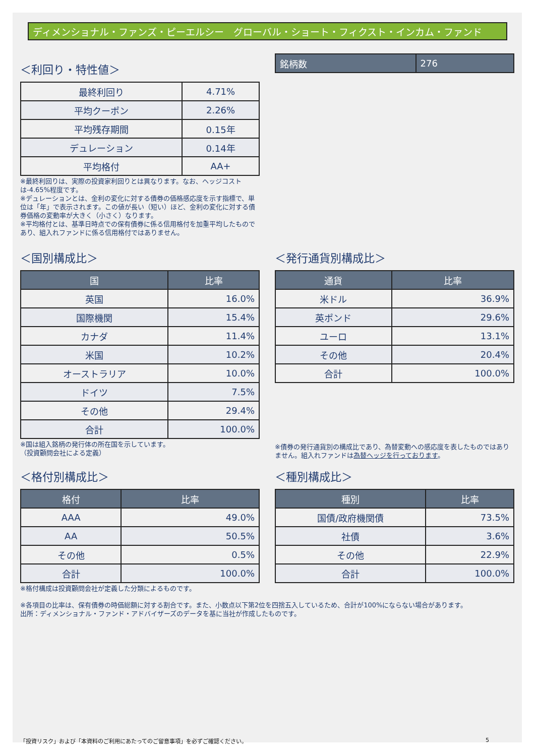ディメンショナル・ファンズ・ピーエルシー　グローバル・ショート・フィクスト・インカム・ファンド
＜利回り・特性値＞
| 最終利回り | 4.71% |
| 平均クーポン | 2.26% |
| 平均残存期間 | 0.15年 |
| デュレーション | 0.14年 |
| 平均格付 | AA+ |
※最終利回りは、実際の投資家利回りとは異なります。なお、ヘッジコストは-4.65%程度です。
※デュレーションとは、金利の変化に対する債券の価格感応度を示す指標で、単位は「年」で表示されます。この値が長い（短い）ほど、金利の変化に対する債券価格の変動率が大きく（小さく）なります。
※平均格付とは、基準日時点での保有債券に係る信用格付を加重平均したものであり、組入れファンドに係る信用格付ではありません。
| 銘柄数 | 276 |
| --- | --- |
＜国別構成比＞
| 国 | 比率 |
| --- | --- |
| 英国 | 16.0% |
| 国際機関 | 15.4% |
| カナダ | 11.4% |
| 米国 | 10.2% |
| オーストラリア | 10.0% |
| ドイツ | 7.5% |
| その他 | 29.4% |
| 合計 | 100.0% |
※国は組入銘柄の発行体の所在国を示しています。
（投資顧問会社による定義）
＜発行通貨別構成比＞
| 通貨 | 比率 |
| --- | --- |
| 米ドル | 36.9% |
| 英ポンド | 29.6% |
| ユーロ | 13.1% |
| その他 | 20.4% |
| 合計 | 100.0% |
※債券の発行通貨別の構成比であり、為替変動への感応度を表したものではありません。組入れファンドは為替ヘッジを行っております。
＜格付別構成比＞
| 格付 | 比率 |
| --- | --- |
| AAA | 49.0% |
| AA | 50.5% |
| その他 | 0.5% |
| 合計 | 100.0% |
※格付構成は投資顧問会社が定義した分類によるものです。
＜種別構成比＞
| 種別 | 比率 |
| --- | --- |
| 国債/政府機関債 | 73.5% |
| 社債 | 3.6% |
| その他 | 22.9% |
| 合計 | 100.0% |
※各項目の比率は、保有債券の時価総額に対する割合です。また、小数点以下第2位を四捨五入しているため、合計が100%にならない場合があります。
出所：ディメンショナル・ファンド・アドバイザーズのデータを基に当社が作成したものです。
「投資リスク」および「本資料のご利用にあたってのご留意事項」を必ずご確認ください。 5